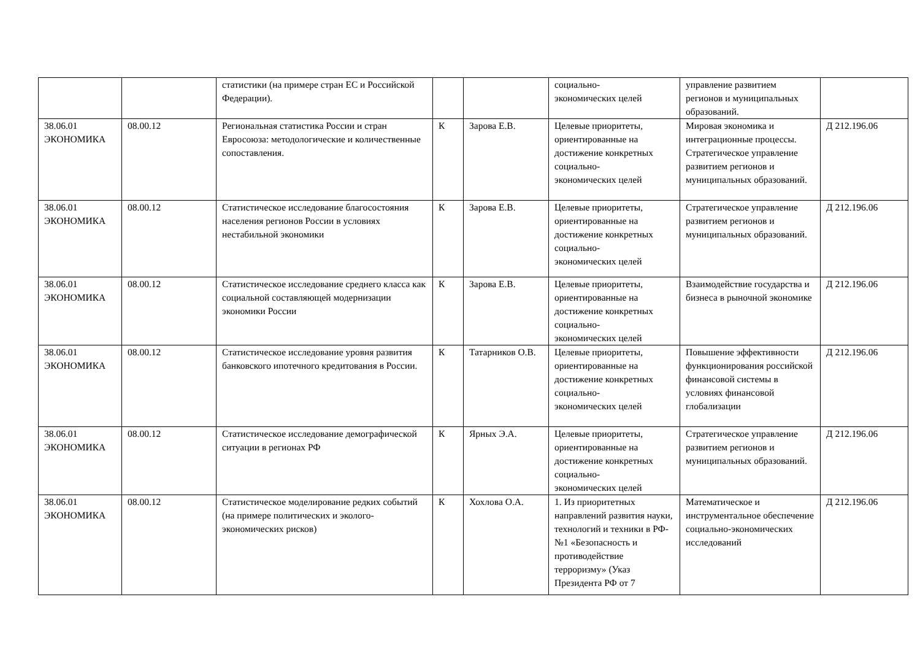| | | статистики (на примере стран ЕС и Российской Федерации). | | | социально- экономических целей | управление развитием регионов и муниципальных образований. | |
| 38.06.01 ЭКОНОМИКА | 08.00.12 | Региональная статистика России и стран Евросоюза: методологические и количественные сопоставления. | К | Зарова Е.В. | Целевые приоритеты, ориентированные на достижение конкретных социально- экономических целей | Мировая экономика и интеграционные процессы. Стратегическое управление развитием регионов и муниципальных образований. | Д 212.196.06 |
| 38.06.01 ЭКОНОМИКА | 08.00.12 | Статистическое исследование благосостояния населения регионов России в условиях нестабильной экономики | К | Зарова Е.В. | Целевые приоритеты, ориентированные на достижение конкретных социально- экономических целей | Стратегическое управление развитием регионов и муниципальных образований. | Д 212.196.06 |
| 38.06.01 ЭКОНОМИКА | 08.00.12 | Статистическое исследование среднего класса как социальной составляющей модернизации экономики России | К | Зарова Е.В. | Целевые приоритеты, ориентированные на достижение конкретных социально- экономических целей | Взаимодействие государства и бизнеса в рыночной экономике | Д 212.196.06 |
| 38.06.01 ЭКОНОМИКА | 08.00.12 | Статистическое исследование уровня развития банковского ипотечного кредитования в России. | К | Татарников О.В. | Целевые приоритеты, ориентированные на достижение конкретных социально- экономических целей | Повышение эффективности функционирования российской финансовой системы в условиях финансовой глобализации | Д 212.196.06 |
| 38.06.01 ЭКОНОМИКА | 08.00.12 | Статистическое исследование демографической ситуации в регионах РФ | К | Ярных Э.А. | Целевые приоритеты, ориентированные на достижение конкретных социально- экономических целей | Стратегическое управление развитием регионов и муниципальных образований. | Д 212.196.06 |
| 38.06.01 ЭКОНОМИКА | 08.00.12 | Статистическое моделирование редких событий (на примере политических и эколого-экономических рисков) | К | Хохлова О.А. | 1. Из приоритетных направлений развития науки, технологий и техники в РФ- №1 «Безопасность и противодействие терроризму» (Указ Президента РФ от 7 | Математическое и инструментальное обеспечение социально-экономических исследований | Д 212.196.06 |